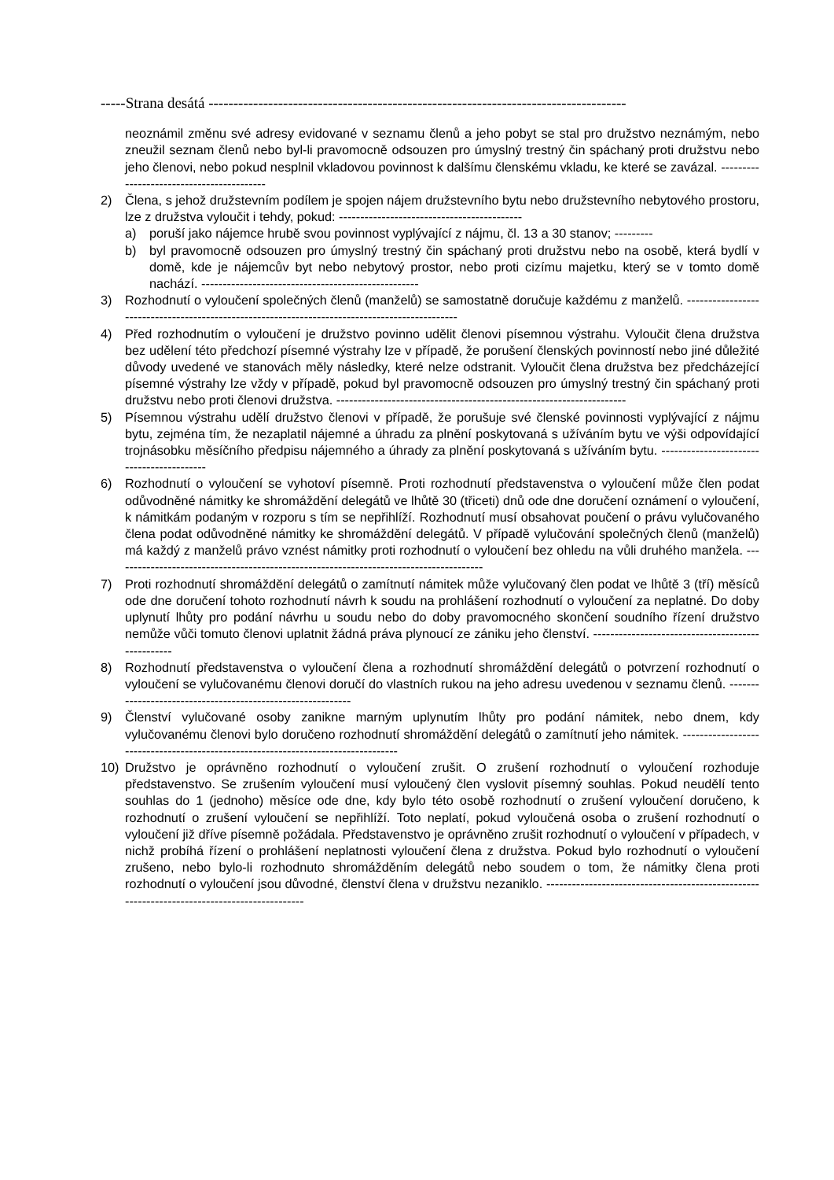-----Strana desátá ------------------------------------------------------------------------------------
neoznámil změnu své adresy evidované v seznamu členů a jeho pobyt se stal pro družstvo neznámým, nebo zneužil seznam členů nebo byl-li pravomocně odsouzen pro úmyslný trestný čin spáchaný proti družstvu nebo jeho členovi, nebo pokud nesplnil vkladovou povinnost k dalšímu členskému vkladu, ke které se zavázal. ------------------------------------------
2) Člena, s jehož družstevním podílem je spojen nájem družstevního bytu nebo družstevního nebytového prostoru, lze z družstva vyloučit i tehdy, pokud: -------------------------------------------
a) poruší jako nájemce hrubě svou povinnost vyplývající z nájmu, čl. 13 a 30 stanov; ---------
b) byl pravomocně odsouzen pro úmyslný trestný čin spáchaný proti družstvu nebo na osobě, která bydlí v domě, kde je nájemcův byt nebo nebytový prostor, nebo proti cizímu majetku, který se v tomto domě nachází. ---------------------------------------------------
3) Rozhodnutí o vyloučení společných členů (manželů) se samostatně doručuje každému z manželů. -----------------------------------------------------------------------------------------------
4) Před rozhodnutím o vyloučení je družstvo povinno udělit členovi písemnou výstrahu. Vyloučit člena družstva bez udělení této předchozí písemné výstrahy lze v případě, že porušení členských povinností nebo jiné důležité důvody uvedené ve stanovách měly následky, které nelze odstranit. Vyloučit člena družstva bez předcházející písemné výstrahy lze vždy v případě, pokud byl pravomocně odsouzen pro úmyslný trestný čin spáchaný proti družstvu nebo proti členovi družstva. --------------------------------------------------------------------
5) Písemnou výstrahu udělí družstvo členovi v případě, že porušuje své členské povinnosti vyplývající z nájmu bytu, zejména tím, že nezaplatil nájemné a úhradu za plnění poskytovaná s užíváním bytu ve výši odpovídající trojnásobku měsíčního předpisu nájemného a úhrady za plnění poskytovaná s užíváním bytu. ------------------------------------------
6) Rozhodnutí o vyloučení se vyhotoví písemně. Proti rozhodnutí představenstva o vyloučení může člen podat odůvodněné námitky ke shromáždění delegátů ve lhůtě 30 (třiceti) dnů ode dne doručení oznámení o vyloučení, k námitkám podaným v rozporu s tím se nepřihlíží. Rozhodnutí musí obsahovat poučení o právu vylučovaného člena podat odůvodněné námitky ke shromáždění delegátů. V případě vylučování společných členů (manželů) má každý z manželů právo vznést námitky proti rozhodnutí o vyloučení bez ohledu na vůli druhého manžela. ---------------------------------------------------------------------------------------
7) Proti rozhodnutí shromáždění delegátů o zamítnutí námitek může vylučovaný člen podat ve lhůtě 3 (tří) měsíců ode dne doručení tohoto rozhodnutí návrh k soudu na prohlášení rozhodnutí o vyloučení za neplatné. Do doby uplynutí lhůty pro podání návrhu u soudu nebo do doby pravomocného skončení soudního řízení družstvo nemůže vůči tomuto členovi uplatnit žádná práva plynoucí ze zániku jeho členství. --------------------------------------------------
8) Rozhodnutí představenstva o vyloučení člena a rozhodnutí shromáždění delegátů o potvrzení rozhodnutí o vyloučení se vylučovanému členovi doručí do vlastních rukou na jeho adresu uvedenou v seznamu členů. ------------------------------------------------------------
9) Členství vylučované osoby zanikne marným uplynutím lhůty pro podání námitek, nebo dnem, kdy vylučovanému členovi bylo doručeno rozhodnutí shromáždění delegátů o zamítnutí jeho námitek. ----------------------------------------------------------------------------------
10) Družstvo je oprávněno rozhodnutí o vyloučení zrušit. O zrušení rozhodnutí o vyloučení rozhoduje představenstvo. Se zrušením vyloučení musí vyloučený člen vyslovit písemný souhlas. Pokud neudělí tento souhlas do 1 (jednoho) měsíce ode dne, kdy bylo této osobě rozhodnutí o zrušení vyloučení doručeno, k rozhodnutí o zrušení vyloučení se nepřihlíží. Toto neplatí, pokud vyloučená osoba o zrušení rozhodnutí o vyloučení již dříve písemně požádala. Představenstvo je oprávněno zrušit rozhodnutí o vyloučení v případech, v nichž probíhá řízení o prohlášení neplatnosti vyloučení člena z družstva. Pokud bylo rozhodnutí o vyloučení zrušeno, nebo bylo-li rozhodnuto shromážděním delegátů nebo soudem o tom, že námitky člena proti rozhodnutí o vyloučení jsou důvodné, členství člena v družstvu nezaniklo. --------------------------------------------------------------------------------------------